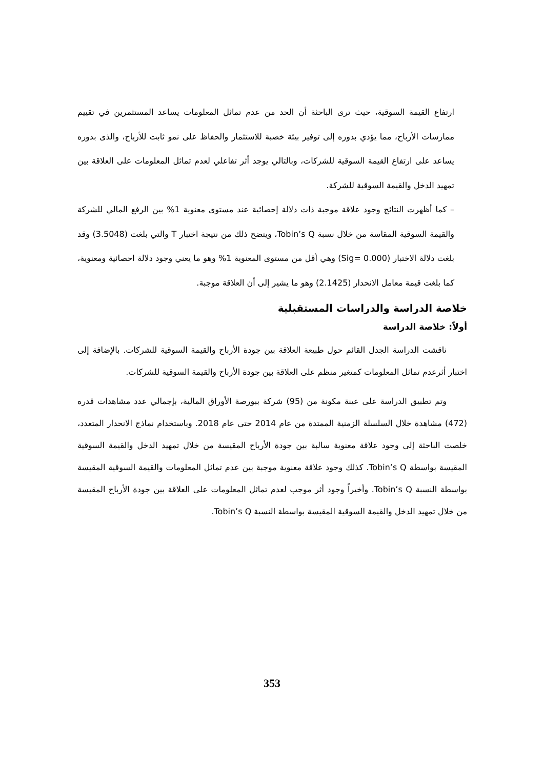ارتفاع القيمة السوقية، حيث ترى الباحثة أن الحد من عدم تماثل المعلومات يساعد المستثمرين في تقييم ممارسات الأرباح، مما يؤدي بدوره إلى توفير بيئة خصبة للاستثمار والحفاظ على نمو ثابت للأرباح، والذى بدوره يساعد على ارتفاع القيمة السوقية للشركات، وبالتالي يوجد أثر تفاعلي لعدم تماثل المعلومات على العلاقة بين تمهيد الدخل والقيمة السوقية للشركة.
– كما أظهرت النتائج وجود علاقة موجبة ذات دلالة إحصائية عند مستوى معنوية 1% بين الرفع المالي للشركة والقيمة السوقية المقاسة من خلال نسبة Tobin’s Q، ويتضح ذلك من نتيجة اختبار T والتي بلغت (3.5048) وقد بلغت دلالة الاختبار (Sig= 0.000) وهي أقل من مستوى المعنوية 1% وهو ما يعني وجود دلالة احصائية ومعنوية، كما بلغت قيمة معامل الانحدار (2.1425) وهو ما يشير إلى أن العلاقة موجبة.
خلاصة الدراسة والدراسات المستقبلية
أولاً: خلاصة الدراسة
ناقشت الدراسة الجدل القائم حول طبيعة العلاقة بين جودة الأرباح والقيمة السوقية للشركات. بالإضافة إلى اختبار أثرعدم تماثل المعلومات كمتغير منظم على العلاقة بين جودة الأرباح والقيمة السوقية للشركات.
وتم تطبيق الدراسة على عينة مكونة من (95) شركة ببورصة الأوراق المالية، بإجمالي عدد مشاهدات قدره (472) مشاهدة خلال السلسلة الزمنية الممتدة من عام 2014 حتى عام 2018. وباستخدام نماذج الانحدار المتعدد، خلصت الباحثة إلى وجود علاقة معنوية سالبة بين جودة الأرباح المقيسة من خلال تمهيد الدخل والقيمة السوقية المقيسة بواسطة Tobin’s Q. كذلك وجود علاقة معنوية موجبة بين عدم تماثل المعلومات والقيمة السوقية المقيسة بواسطة النسبة Tobin’s Q. وأخيراً وجود أثر موجب لعدم تماثل المعلومات على العلاقة بين جودة الأرباح المقيسة من خلال تمهيد الدخل والقيمة السوقية المقيسة بواسطة النسبة Tobin’s Q.
353